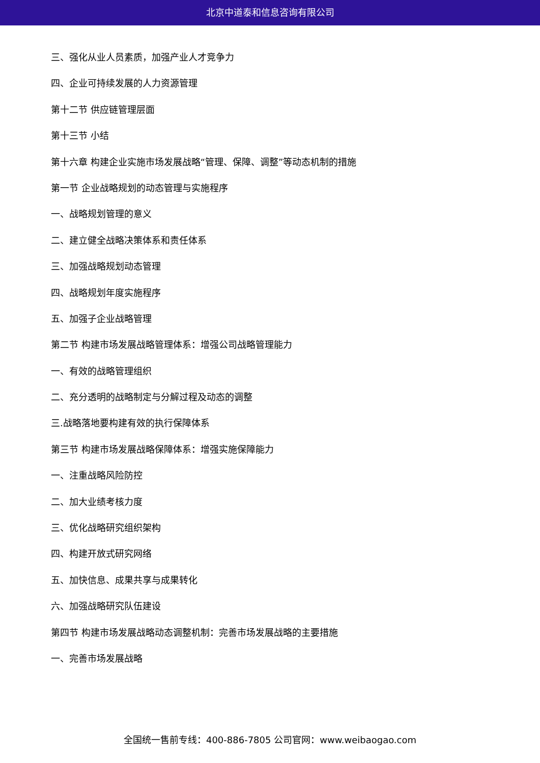北京中道泰和信息咨询有限公司
三、强化从业人员素质，加强产业人才竞争力
四、企业可持续发展的人力资源管理
第十二节 供应链管理层面
第十三节 小结
第十六章 构建企业实施市场发展战略“管理、保障、调整”等动态机制的措施
第一节 企业战略规划的动态管理与实施程序
一、战略规划管理的意义
二、建立健全战略决策体系和责任体系
三、加强战略规划动态管理
四、战略规划年度实施程序
五、加强子企业战略管理
第二节 构建市场发展战略管理体系：增强公司战略管理能力
一、有效的战略管理组织
二、充分透明的战略制定与分解过程及动态的调整
三.战略落地要构建有效的执行保障体系
第三节 构建市场发展战略保障体系：增强实施保障能力
一、注重战略风险防控
二、加大业绩考核力度
三、优化战略研究组织架构
四、构建开放式研究网络
五、加快信息、成果共享与成果转化
六、加强战略研究队伍建设
第四节 构建市场发展战略动态调整机制：完善市场发展战略的主要措施
一、完善市场发展战略
全国统一售前专线：400-886-7805 公司官网：www.weibaogao.com